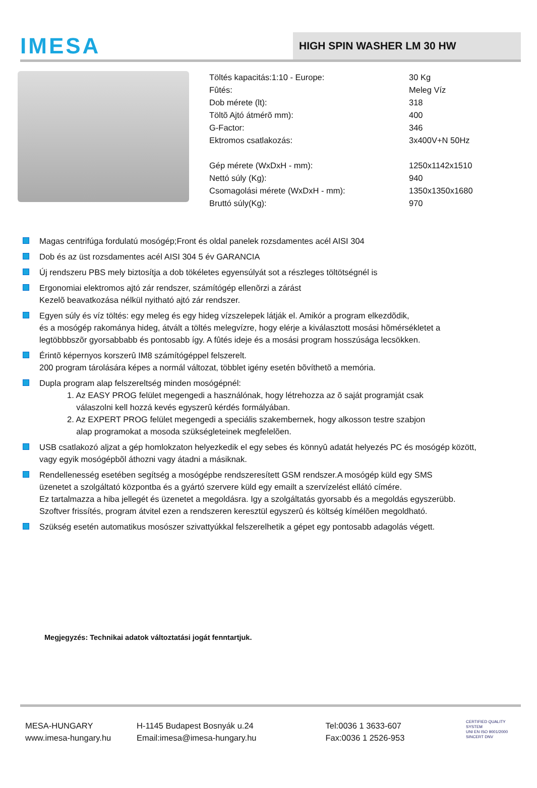IMESA
HIGH SPIN WASHER LM 30 HW
| Töltés kapacitás:1:10 - Europe: | 30 Kg |
| Fûtés: | Meleg Víz |
| Dob mérete (lt): | 318 |
| Töltõ Ajtó átmérõ mm): | 400 |
| G-Factor: | 346 |
| Ektromos csatlakozás: | 3x400V+N 50Hz |
| Gép mérete (WxDxH - mm): | 1250x1142x1510 |
| Nettó súly (Kg): | 940 |
| Csomagolási mérete (WxDxH - mm): | 1350x1350x1680 |
| Bruttó súly(Kg): | 970 |
Magas centrifúga fordulatú mosógép;Front és oldal panelek rozsdamentes acél AISI 304
Dob és az üst rozsdamentes acél AISI 304 5 év GARANCIA
Új rendszeru PBS mely biztosítja a dob tökéletes egyensúlyát sot a részleges töltötségnél is
Ergonomiai elektromos ajtó zár rendszer, számítógép ellenõrzi a zárást
Kezelõ beavatkozása nélkül nyitható ajtó zár rendszer.
Egyen súly és víz töltés: egy meleg és egy hideg vízszelepek látják el. Amikór a program elkezdõdik,
és a mosógép rakománya hideg, átvált a töltés melegvízre, hogy elérje a kiválasztott mosási hõmérsékletet a
legtöbbbszõr gyorsabbabb és pontosabb így. A fûtés ideje és a mosási program hosszúsága lecsökken.
Érintõ képernyos korszerû IM8 számítógéppel felszerelt.
200 program tárolására képes a normál változat, többlet igény esetén bõvíthetõ a memória.
Dupla program alap felszereltség minden mosógépnél:
1. Az EASY PROG felület megengedi a használónak, hogy létrehozza az õ saját programját csak
válaszolni kell hozzá kevés egyszerû kérdés formályában.
2. Az EXPERT PROG felület megengedi a speciális szakembernek, hogy alkosson testre szabjon
alap programokat a mosoda szükségleteinek megfelelõen.
USB csatlakozó aljzat a gép homlokzaton helyezkedik el egy sebes és könnyû adatát helyezés PC és mosógép között,
vagy egyik mosógépbõl áthozni vagy átadni a másiknak.
Rendellenesség esetében segítség a mosógépbe rendszeresített GSM rendszer.A mosógép küld egy SMS
üzenetet a szolgáltató központba és a gyártó szervere küld egy emailt a szervízelést ellátó címére.
Ez tartalmazza a hiba jellegét és üzenetet a megoldásra. Igy a szolgáltatás gyorsabb és a megoldás egyszerübb.
Szoftver frissítés, program átvitel ezen a rendszeren keresztül egyszerû és költség kímélõen megoldható.
Szükség esetén automatikus mosószer szivattyúkkal felszerelhetik a gépet egy pontosabb adagolás végett.
Megjegyzés: Technikai adatok változtatási jogát fenntartjuk.
MESA-HUNGARY
www.imesa-hungary.hu
H-1145 Budapest Bosnyák u.24
Email:imesa@imesa-hungary.hu
Tel:0036 1 3633-607
Fax:0036 1 2526-953
CERTIFIED QUALITY SYSTEM
UNI EN ISO 9001/2000
SINCERT DNV